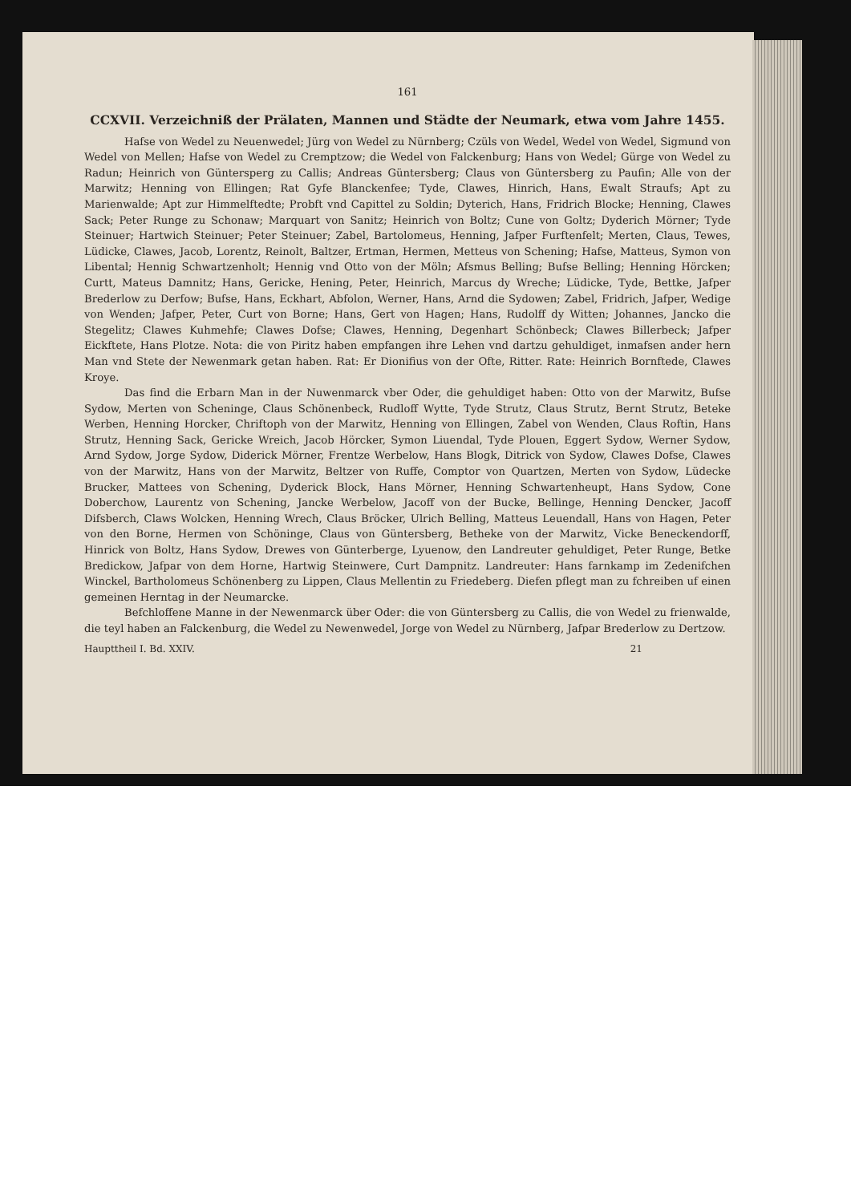161
CCXVII. Verzeichniß der Prälaten, Mannen und Städte der Neumark, etwa vom Jahre 1455.
Hafse von Wedel zu Neuenwedel; Jürg von Wedel zu Nürnberg; Czüls von Wedel, Wedel von Wedel, Sigmund von Wedel von Mellen; Hafse von Wedel zu Cremptzow; die Wedel von Falckenburg; Hans von Wedel; Gürge von Wedel zu Radun; Heinrich von Güntersperg zu Callis; Andreas Güntersberg; Claus von Güntersberg zu Paufin; Alle von der Marwitz; Henning von Ellingen; Rat Gyfe Blanckenfee; Tyde, Clawes, Hinrich, Hans, Ewalt Straufs; Apt zu Marienwalde; Apt zur Himmelftedte; Probft vnd Capittel zu Soldin; Dyterich, Hans, Fridrich Blocke; Henning, Clawes Sack; Peter Runge zu Schonaw; Marquart von Sanitz; Heinrich von Boltz; Cune von Goltz; Dyderich Mörner; Tyde Steinuer; Hartwich Steinuer; Peter Steinuer; Zabel, Bartolomeus, Henning, Jafper Furftenfelt; Merten, Claus, Tewes, Lüdicke, Clawes, Jacob, Lorentz, Reinolt, Baltzer, Ertman, Hermen, Metteus von Schening; Hafse, Matteus, Symon von Libental; Hennig Schwartzenholt; Hennig vnd Otto von der Möln; Afsmus Belling; Bufse Belling; Henning Hörcken; Curtt, Mateus Damnitz; Hans, Gericke, Hening, Peter, Heinrich, Marcus dy Wreche; Lüdicke, Tyde, Bettke, Jafper Brederlow zu Derfow; Bufse, Hans, Eckhart, Abfolon, Werner, Hans, Arnd die Sydowen; Zabel, Fridrich, Jafper, Wedige von Wenden; Jafper, Peter, Curt von Borne; Hans, Gert von Hagen; Hans, Rudolff dy Witten; Johannes, Jancko die Stegelitz; Clawes Kuhmehfe; Clawes Dofse; Clawes, Henning, Degenhart Schönbeck; Clawes Billerbeck; Jafper Eickftete, Hans Plotze. Nota: die von Piritz haben empfangen ihre Lehen vnd dartzu gehuldiget, inmafsen ander hern Man vnd Stete der Newenmark getan haben. Rat: Er Dionifius von der Ofte, Ritter. Rate: Heinrich Bornftede, Clawes Kroye.
Das find die Erbarn Man in der Nuwenmarck vber Oder, die gehuldiget haben: Otto von der Marwitz, Bufse Sydow, Merten von Scheninge, Claus Schönenbeck, Rudloff Wytte, Tyde Strutz, Claus Strutz, Bernt Strutz, Beteke Werben, Henning Horcker, Chriftoph von der Marwitz, Henning von Ellingen, Zabel von Wenden, Claus Roftin, Hans Strutz, Henning Sack, Gericke Wreich, Jacob Hörcker, Symon Liuendal, Tyde Plouen, Eggert Sydow, Werner Sydow, Arnd Sydow, Jorge Sydow, Diderick Mörner, Frentze Werbelow, Hans Blogk, Ditrick von Sydow, Clawes Dofse, Clawes von der Marwitz, Hans von der Marwitz, Beltzer von Ruffe, Comptor von Quartzen, Merten von Sydow, Lüdecke Brucker, Mattees von Schening, Dyderick Block, Hans Mörner, Henning Schwartenheupt, Hans Sydow, Cone Doberchow, Laurentz von Schening, Jancke Werbelow, Jacoff von der Bucke, Bellinge, Henning Dencker, Jacoff Difsberch, Claws Wolcken, Henning Wrech, Claus Bröcker, Ulrich Belling, Matteus Leuendall, Hans von Hagen, Peter von den Borne, Hermen von Schöninge, Claus von Güntersberg, Betheke von der Marwitz, Vicke Beneckendorff, Hinrick von Boltz, Hans Sydow, Drewes von Günterberge, Lyuenow, den Landreuter gehuldiget, Peter Runge, Betke Bredickow, Jafpar von dem Horne, Hartwig Steinwere, Curt Dampnitz. Landreuter: Hans farnkamp im Zedenifchen Winckel, Bartholomeus Schönenberg zu Lippen, Claus Mellentin zu Friedeberg. Diefen pflegt man zu fchreiben uf einen gemeinen Herntag in der Neumarcke.
Befchloffene Manne in der Newenmarck über Oder: die von Güntersberg zu Callis, die von Wedel zu frienwalde, die teyl haben an Falckenburg, die Wedel zu Newenwedel, Jorge von Wedel zu Nürnberg, Jafpar Brederlow zu Dertzow.
Haupttheil I. Bd. XXIV. 21